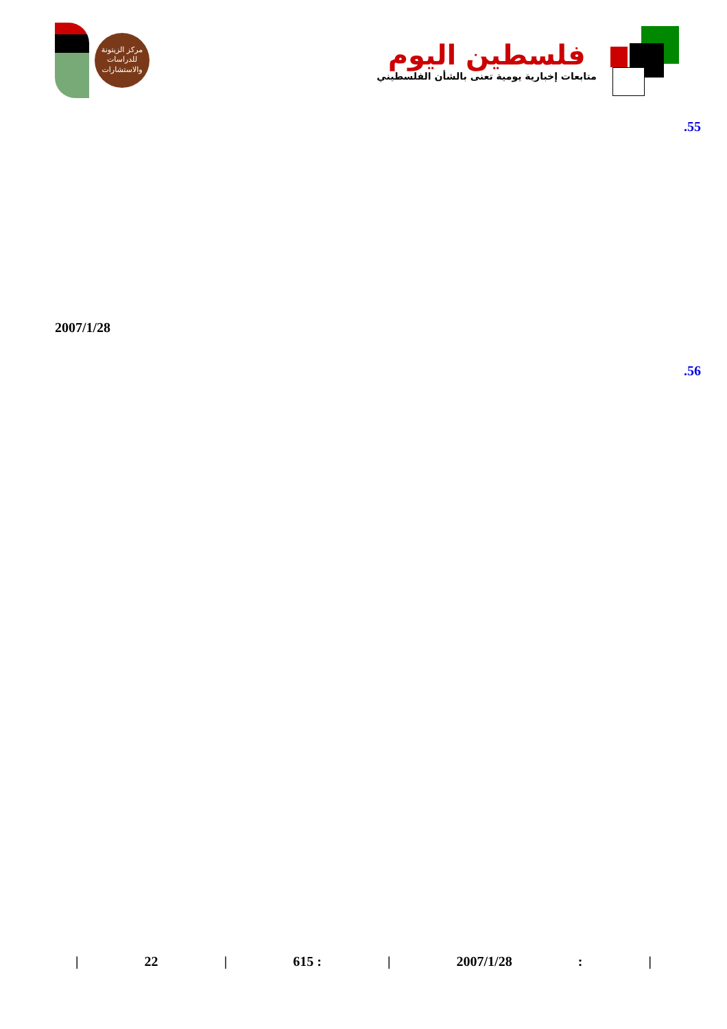مركز الزيتونة
للدراسات والاستشارات
فلسطين اليوم
متابعات إخبارية يومية تعنى بالشأن الفلسطيني
.55
2007/1/28
.56
| 22 | 615 : | 2007/1/28: |